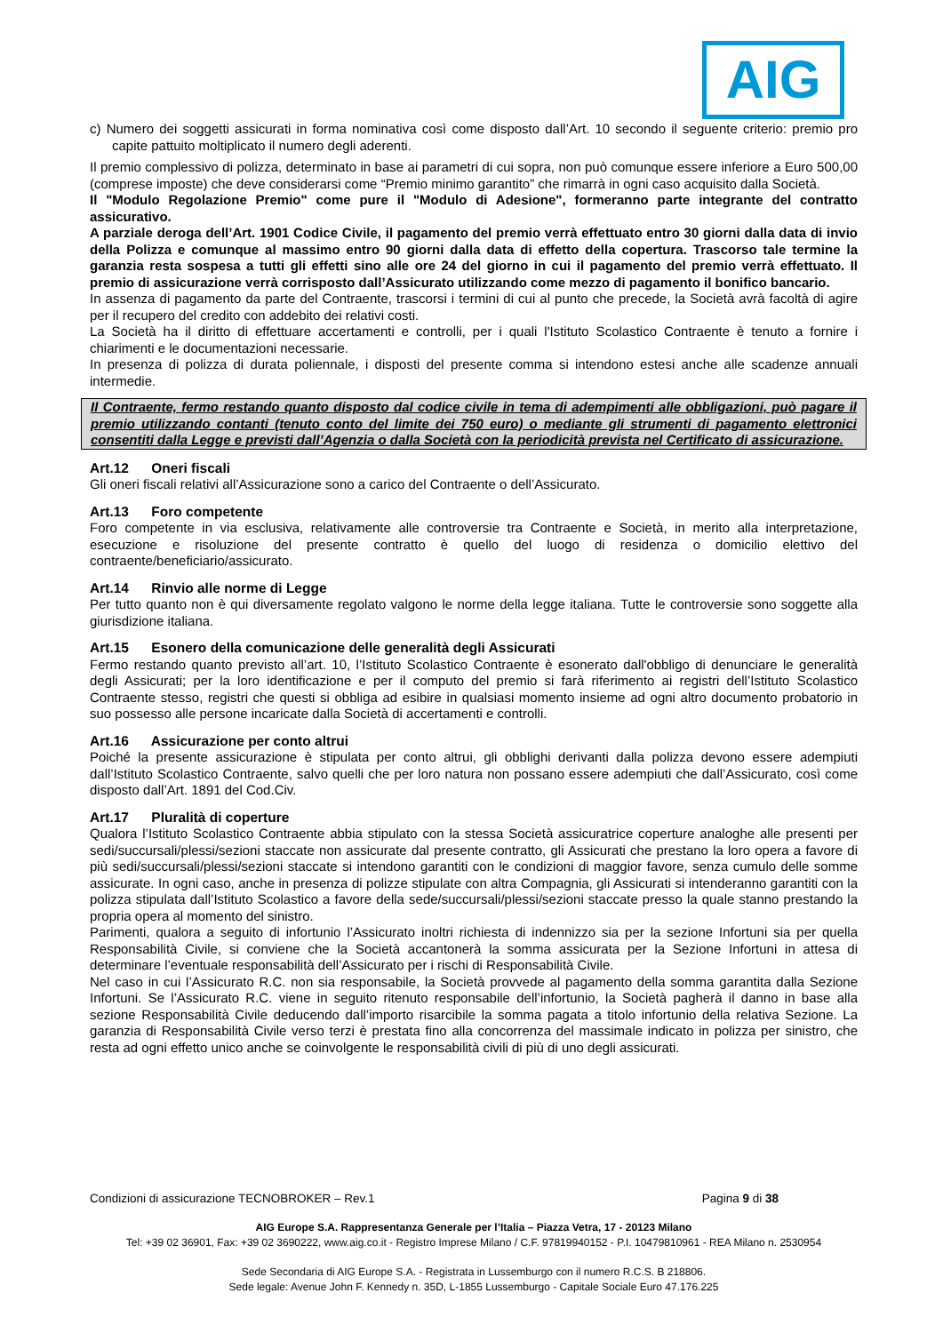AIG
c) Numero dei soggetti assicurati in forma nominativa così come disposto dall’Art. 10 secondo il seguente criterio: premio pro capite pattuito moltiplicato il numero degli aderenti.
Il premio complessivo di polizza, determinato in base ai parametri di cui sopra, non può comunque essere inferiore a Euro 500,00 (comprese imposte) che deve considerarsi come “Premio minimo garantito” che rimarrà in ogni caso acquisito dalla Società.
Il "Modulo Regolazione Premio" come pure il "Modulo di Adesione", formeranno parte integrante del contratto assicurativo.
A parziale deroga dell’Art. 1901 Codice Civile, il pagamento del premio verrà effettuato entro 30 giorni dalla data di invio della Polizza e comunque al massimo entro 90 giorni dalla data di effetto della copertura. Trascorso tale termine la garanzia resta sospesa a tutti gli effetti sino alle ore 24 del giorno in cui il pagamento del premio verrà effettuato. Il premio di assicurazione verrà corrisposto dall’Assicurato utilizzando come mezzo di pagamento il bonifico bancario.
In assenza di pagamento da parte del Contraente, trascorsi i termini di cui al punto che precede, la Società avrà facoltà di agire per il recupero del credito con addebito dei relativi costi.
La Società ha il diritto di effettuare accertamenti e controlli, per i quali l'Istituto Scolastico Contraente è tenuto a fornire i chiarimenti e le documentazioni necessarie.
In presenza di polizza di durata poliennale, i disposti del presente comma si intendono estesi anche alle scadenze annuali intermedie.
Il Contraente, fermo restando quanto disposto dal codice civile in tema di adempimenti alle obbligazioni, può pagare il premio utilizzando contanti (tenuto conto del limite dei 750 euro) o mediante gli strumenti di pagamento elettronici consentiti dalla Legge e previsti dall’Agenzia o dalla Società con la periodicità prevista nel Certificato di assicurazione.
Art.12 Oneri fiscali
Gli oneri fiscali relativi all’Assicurazione sono a carico del Contraente o dell’Assicurato.
Art.13 Foro competente
Foro competente in via esclusiva, relativamente alle controversie tra Contraente e Società, in merito alla interpretazione, esecuzione e risoluzione del presente contratto è quello del luogo di residenza o domicilio elettivo del contraente/beneficiario/assicurato.
Art.14 Rinvio alle norme di Legge
Per tutto quanto non è qui diversamente regolato valgono le norme della legge italiana. Tutte le controversie sono soggette alla giurisdizione italiana.
Art.15 Esonero della comunicazione delle generalità degli Assicurati
Fermo restando quanto previsto all’art. 10, l’Istituto Scolastico Contraente è esonerato dall'obbligo di denunciare le generalità degli Assicurati; per la loro identificazione e per il computo del premio si farà riferimento ai registri dell’Istituto Scolastico Contraente stesso, registri che questi si obbliga ad esibire in qualsiasi momento insieme ad ogni altro documento probatorio in suo possesso alle persone incaricate dalla Società di accertamenti e controlli.
Art.16 Assicurazione per conto altrui
Poiché la presente assicurazione è stipulata per conto altrui, gli obblighi derivanti dalla polizza devono essere adempiuti dall’Istituto Scolastico Contraente, salvo quelli che per loro natura non possano essere adempiuti che dall’Assicurato, così come disposto dall’Art. 1891 del Cod.Civ.
Art.17 Pluralità di coperture
Qualora l’Istituto Scolastico Contraente abbia stipulato con la stessa Società assicuratrice coperture analoghe alle presenti per sedi/succursali/plessi/sezioni staccate non assicurate dal presente contratto, gli Assicurati che prestano la loro opera a favore di più sedi/succursali/plessi/sezioni staccate si intendono garantiti con le condizioni di maggior favore, senza cumulo delle somme assicurate. In ogni caso, anche in presenza di polizze stipulate con altra Compagnia, gli Assicurati si intenderanno garantiti con la polizza stipulata dall’Istituto Scolastico a favore della sede/succursali/plessi/sezioni staccate presso la quale stanno prestando la propria opera al momento del sinistro.
Parimenti, qualora a seguito di infortunio l’Assicurato inoltri richiesta di indennizzo sia per la sezione Infortuni sia per quella Responsabilità Civile, si conviene che la Società accantonerà la somma assicurata per la Sezione Infortuni in attesa di determinare l’eventuale responsabilità dell’Assicurato per i rischi di Responsabilità Civile.
Nel caso in cui l’Assicurato R.C. non sia responsabile, la Società provvede al pagamento della somma garantita dalla Sezione Infortuni. Se l’Assicurato R.C. viene in seguito ritenuto responsabile dell’infortunio, la Società pagherà il danno in base alla sezione Responsabilità Civile deducendo dall’importo risarcibile la somma pagata a titolo infortunio della relativa Sezione. La garanzia di Responsabilità Civile verso terzi è prestata fino alla concorrenza del massimale indicato in polizza per sinistro, che resta ad ogni effetto unico anche se coinvolgente le responsabilità civili di più di uno degli assicurati.
Condizioni di assicurazione TECNOBROKER – Rev.1 Pagina 9 di 38
AIG Europe S.A. Rappresentanza Generale per l’Italia – Piazza Vetra, 17 - 20123 Milano
Tel: +39 02 36901, Fax: +39 02 3690222, www.aig.co.it - Registro Imprese Milano / C.F. 97819940152 - P.I. 10479810961 - REA Milano n. 2530954
Sede Secondaria di AIG Europe S.A. - Registrata in Lussemburgo con il numero R.C.S. B 218806.
Sede legale: Avenue John F. Kennedy n. 35D, L-1855 Lussemburgo - Capitale Sociale Euro 47.176.225